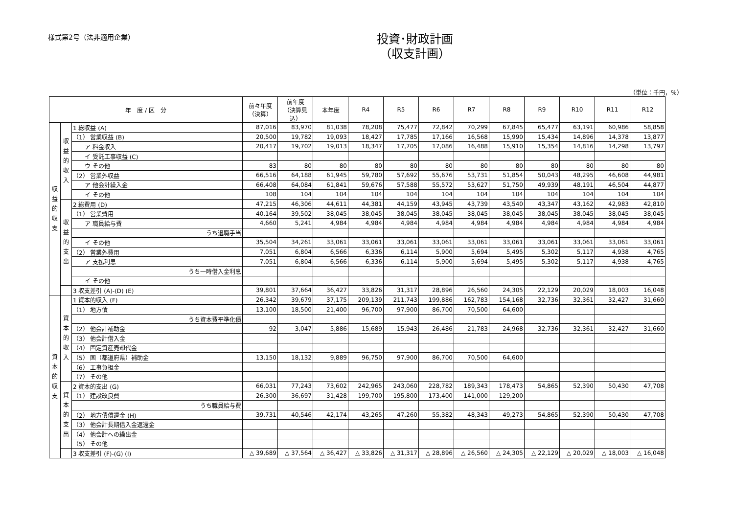様式第2号（法非適用企業）
投資･財政計画
（収支計画）
（単位：千円，％）
| 年 度 / 区 分 | | | 前々年度 （決算） | 前年度 （決算見込） | 本年度 | R4 | R5 | R6 | R7 | R8 | R9 | R10 | R11 | R12 |
| --- | --- | --- | --- | --- | --- | --- | --- | --- | --- | --- | --- | --- | --- | --- |
| 収 益 的 収 支 | 収 益 的 収 入 | 1 総収益 (A) | 87,016 | 83,970 | 81,038 | 78,208 | 75,477 | 72,842 | 70,299 | 67,845 | 65,477 | 63,191 | 60,986 | 58,858 |
| | | （1） 営業収益 (B) | 20,500 | 19,782 | 19,093 | 18,427 | 17,785 | 17,166 | 16,568 | 15,990 | 15,434 | 14,896 | 14,378 | 13,877 |
| | | ア 料金収入 | 20,417 | 19,702 | 19,013 | 18,347 | 17,705 | 17,086 | 16,488 | 15,910 | 15,354 | 14,816 | 14,298 | 13,797 |
| | | イ 受託工事収益 (C) | | | | | | | | | | | | |
| | | ウ その他 | 83 | 80 | 80 | 80 | 80 | 80 | 80 | 80 | 80 | 80 | 80 | 80 |
| | | （2） 営業外収益 | 66,516 | 64,188 | 61,945 | 59,780 | 57,692 | 55,676 | 53,731 | 51,854 | 50,043 | 48,295 | 46,608 | 44,981 |
| | | ア 他会計繰入金 | 66,408 | 64,084 | 61,841 | 59,676 | 57,588 | 55,572 | 53,627 | 51,750 | 49,939 | 48,191 | 46,504 | 44,877 |
| | | イ その他 | 108 | 104 | 104 | 104 | 104 | 104 | 104 | 104 | 104 | 104 | 104 | 104 |
| | 収 益 的 支 出 | 2 総費用 (D) | 47,215 | 46,306 | 44,611 | 44,381 | 44,159 | 43,945 | 43,739 | 43,540 | 43,347 | 43,162 | 42,983 | 42,810 |
| | | （1） 営業費用 | 40,164 | 39,502 | 38,045 | 38,045 | 38,045 | 38,045 | 38,045 | 38,045 | 38,045 | 38,045 | 38,045 | 38,045 |
| | | ア 職員給与費 | 4,660 | 5,241 | 4,984 | 4,984 | 4,984 | 4,984 | 4,984 | 4,984 | 4,984 | 4,984 | 4,984 | 4,984 |
| | | うち退職手当 | | | | | | | | | | | | |
| | | イ その他 | 35,504 | 34,261 | 33,061 | 33,061 | 33,061 | 33,061 | 33,061 | 33,061 | 33,061 | 33,061 | 33,061 | 33,061 |
| | | （2） 営業外費用 | 7,051 | 6,804 | 6,566 | 6,336 | 6,114 | 5,900 | 5,694 | 5,495 | 5,302 | 5,117 | 4,938 | 4,765 |
| | | ア 支払利息 | 7,051 | 6,804 | 6,566 | 6,336 | 6,114 | 5,900 | 5,694 | 5,495 | 5,302 | 5,117 | 4,938 | 4,765 |
| | | うち一時借入金利息 | | | | | | | | | | | | |
| | | イ その他 | | | | | | | | | | | | |
| | | 3 収支差引 (A)-(D) (E) | 39,801 | 37,664 | 36,427 | 33,826 | 31,317 | 28,896 | 26,560 | 24,305 | 22,129 | 20,029 | 18,003 | 16,048 |
| 資 本 的 収 支 | 資 本 的 収 入 | 1 資本的収入 (F) | 26,342 | 39,679 | 37,175 | 209,139 | 211,743 | 199,886 | 162,783 | 154,168 | 32,736 | 32,361 | 32,427 | 31,660 |
| | | （1） 地方債 | 13,100 | 18,500 | 21,400 | 96,700 | 97,900 | 86,700 | 70,500 | 64,600 | | | | |
| | | うち資本費平準化債 | | | | | | | | | | | | |
| | | （2） 他会計補助金 | 92 | 3,047 | 5,886 | 15,689 | 15,943 | 26,486 | 21,783 | 24,968 | 32,736 | 32,361 | 32,427 | 31,660 |
| | | （3） 他会計借入金 | | | | | | | | | | | | |
| | | （4） 固定資産売却代金 | | | | | | | | | | | | |
| | | （5） 国（都道府県）補助金 | 13,150 | 18,132 | 9,889 | 96,750 | 97,900 | 86,700 | 70,500 | 64,600 | | | | |
| | | （6） 工事負担金 | | | | | | | | | | | | |
| | | （7） その他 | | | | | | | | | | | | |
| | 資 本 的 支 出 | 2 資本的支出 (G) | 66,031 | 77,243 | 73,602 | 242,965 | 243,060 | 228,782 | 189,343 | 178,473 | 54,865 | 52,390 | 50,430 | 47,708 |
| | | （1） 建設改良費 | 26,300 | 36,697 | 31,428 | 199,700 | 195,800 | 173,400 | 141,000 | 129,200 | | | | |
| | | うち職員給与費 | | | | | | | | | | | | |
| | | （2） 地方債償還金 (H) | 39,731 | 40,546 | 42,174 | 43,265 | 47,260 | 55,382 | 48,343 | 49,273 | 54,865 | 52,390 | 50,430 | 47,708 |
| | | （3） 他会計長期借入金返還金 | | | | | | | | | | | | |
| | | （4） 他会計への繰出金 | | | | | | | | | | | | |
| | | （5） その他 | | | | | | | | | | | | |
| | | 3 収支差引 (F)-(G) (I) | △ 39,689 | △ 37,564 | △ 36,427 | △ 33,826 | △ 31,317 | △ 28,896 | △ 26,560 | △ 24,305 | △ 22,129 | △ 20,029 | △ 18,003 | △ 16,048 |